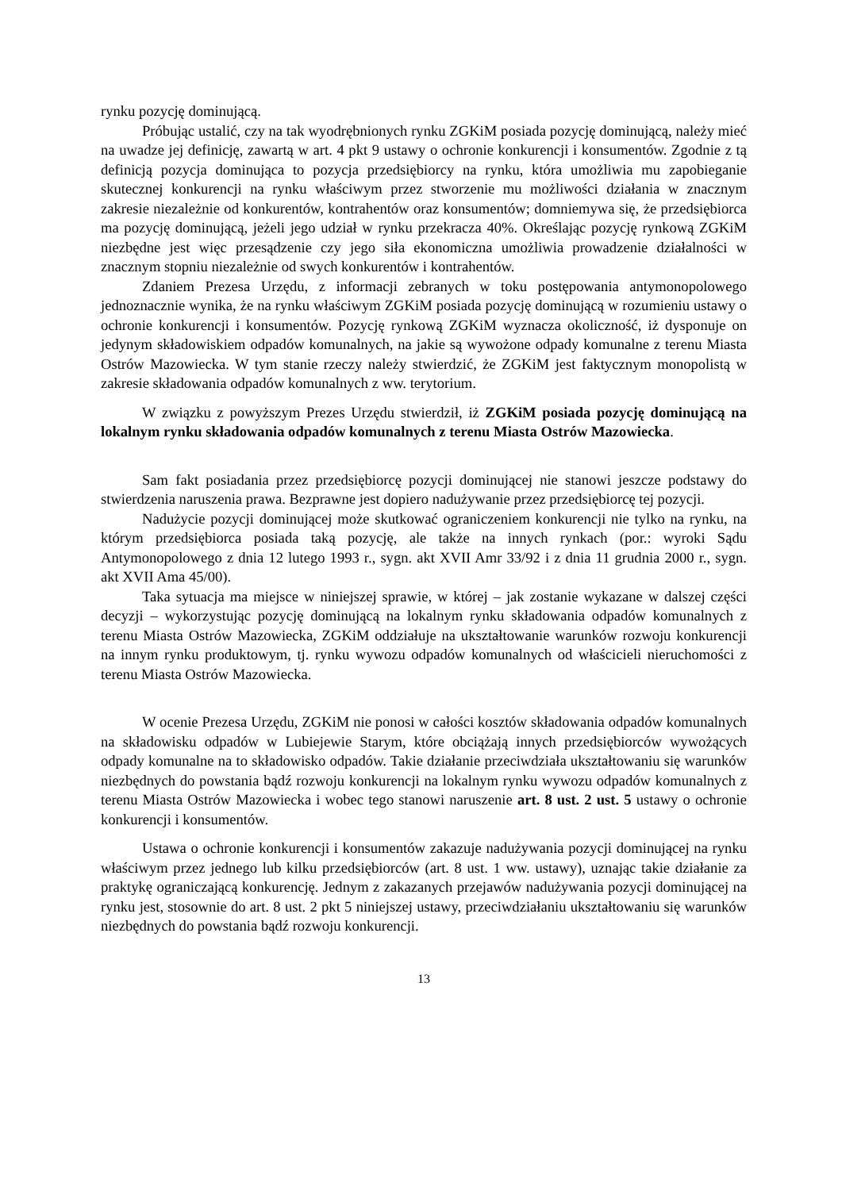rynku pozycję dominującą.
Próbując ustalić, czy na tak wyodrębnionych rynku ZGKiM posiada pozycję dominującą, należy mieć na uwadze jej definicję, zawartą w art. 4 pkt 9 ustawy o ochronie konkurencji i konsumentów. Zgodnie z tą definicją pozycja dominująca to pozycja przedsiębiorcy na rynku, która umożliwia mu zapobieganie skutecznej konkurencji na rynku właściwym przez stworzenie mu możliwości działania w znacznym zakresie niezależnie od konkurentów, kontrahentów oraz konsumentów; domniemywa się, że przedsiębiorca ma pozycję dominującą, jeżeli jego udział w rynku przekracza 40%. Określając pozycję rynkową ZGKiM niezbędne jest więc przesądzenie czy jego siła ekonomiczna umożliwia prowadzenie działalności w znacznym stopniu niezależnie od swych konkurentów i kontrahentów.
Zdaniem Prezesa Urzędu, z informacji zebranych w toku postępowania antymonopolowego jednoznacznie wynika, że na rynku właściwym ZGKiM posiada pozycję dominującą w rozumieniu ustawy o ochronie konkurencji i konsumentów. Pozycję rynkową ZGKiM wyznacza okoliczność, iż dysponuje on jedynym składowiskiem odpadów komunalnych, na jakie są wywożone odpady komunalne z terenu Miasta Ostrów Mazowiecka. W tym stanie rzeczy należy stwierdzić, że ZGKiM jest faktycznym monopolistą w zakresie składowania odpadów komunalnych z ww. terytorium.
W związku z powyższym Prezes Urzędu stwierdził, iż ZGKiM posiada pozycję dominującą na lokalnym rynku składowania odpadów komunalnych z terenu Miasta Ostrów Mazowiecka.
Sam fakt posiadania przez przedsiębiorcę pozycji dominującej nie stanowi jeszcze podstawy do stwierdzenia naruszenia prawa. Bezprawne jest dopiero nadużywanie przez przedsiębiorcę tej pozycji.
Nadużycie pozycji dominującej może skutkować ograniczeniem konkurencji nie tylko na rynku, na którym przedsiębiorca posiada taką pozycję, ale także na innych rynkach (por.: wyroki Sądu Antymonopolowego z dnia 12 lutego 1993 r., sygn. akt XVII Amr 33/92 i z dnia 11 grudnia 2000 r., sygn. akt XVII Ama 45/00).
Taka sytuacja ma miejsce w niniejszej sprawie, w której – jak zostanie wykazane w dalszej części decyzji – wykorzystując pozycję dominującą na lokalnym rynku składowania odpadów komunalnych z terenu Miasta Ostrów Mazowiecka, ZGKiM oddziałuje na ukształtowanie warunków rozwoju konkurencji na innym rynku produktowym, tj. rynku wywozu odpadów komunalnych od właścicieli nieruchomości z terenu Miasta Ostrów Mazowiecka.
W ocenie Prezesa Urzędu, ZGKiM nie ponosi w całości kosztów składowania odpadów komunalnych na składowisku odpadów w Lubiejewie Starym, które obciążają innych przedsiębiorców wywożących odpady komunalne na to składowisko odpadów. Takie działanie przeciwdziała ukształtowaniu się warunków niezbędnych do powstania bądź rozwoju konkurencji na lokalnym rynku wywozu odpadów komunalnych z terenu Miasta Ostrów Mazowiecka i wobec tego stanowi naruszenie art. 8 ust. 2 ust. 5 ustawy o ochronie konkurencji i konsumentów.
Ustawa o ochronie konkurencji i konsumentów zakazuje nadużywania pozycji dominującej na rynku właściwym przez jednego lub kilku przedsiębiorców (art. 8 ust. 1 ww. ustawy), uznając takie działanie za praktykę ograniczającą konkurencję. Jednym z zakazanych przejawów nadużywania pozycji dominującej na rynku jest, stosownie do art. 8 ust. 2 pkt 5 niniejszej ustawy, przeciwdziałaniu ukształtowaniu się warunków niezbędnych do powstania bądź rozwoju konkurencji.
13